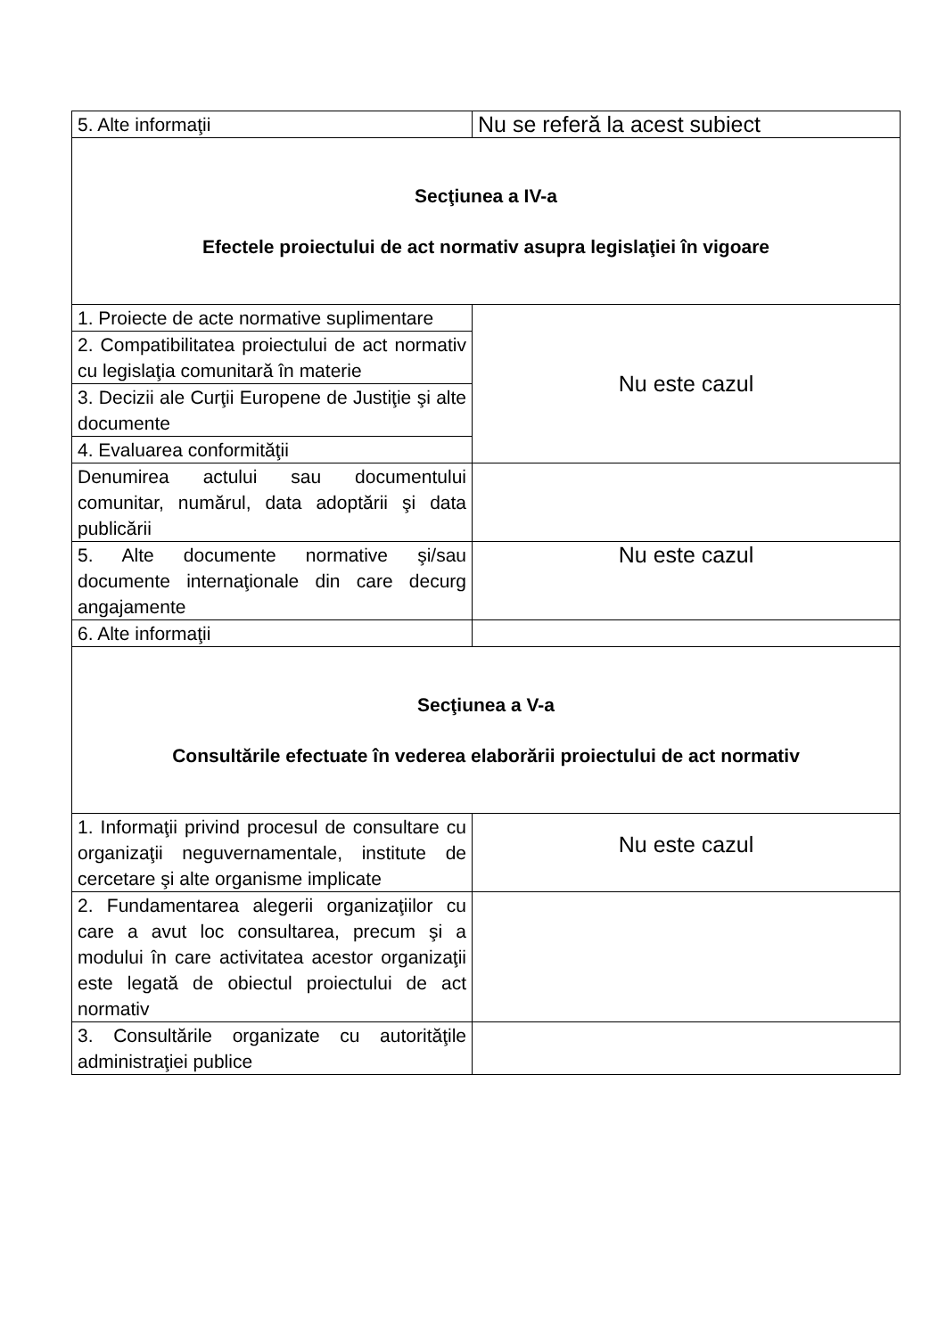| 5. Alte informaţii | Nu se referă la acest subiect |
| Secţiunea a IV-a Efectele proiectului de act normativ asupra legislaţiei în vigoare | |
| 1. Proiecte de acte normative suplimentare | Nu este cazul |
| 2. Compatibilitatea proiectului de act normativ cu legislaţia comunitară în materie | |
| 3. Decizii ale Curţii Europene de Justiţie şi alte documente | |
| 4. Evaluarea conformităţii | |
| Denumirea actului sau documentului comunitar, numărul, data adoptării şi data publicării | |
| 5. Alte documente normative şi/sau documente internaţionale din care decurg angajamente | Nu este cazul |
| 6. Alte informaţii | |
| Secţiunea a V-a Consultările efectuate în vederea elaborării proiectului de act normativ | |
| 1. Informaţii privind procesul de consultare cu organizaţii neguvernamentale, institute de cercetare şi alte organisme implicate | Nu este cazul |
| 2. Fundamentarea alegerii organizaţiilor cu care a avut loc consultarea, precum şi a modului în care activitatea acestor organizaţii este legată de obiectul proiectului de act normativ | |
| 3. Consultările organizate cu autorităţile administraţiei publice | |